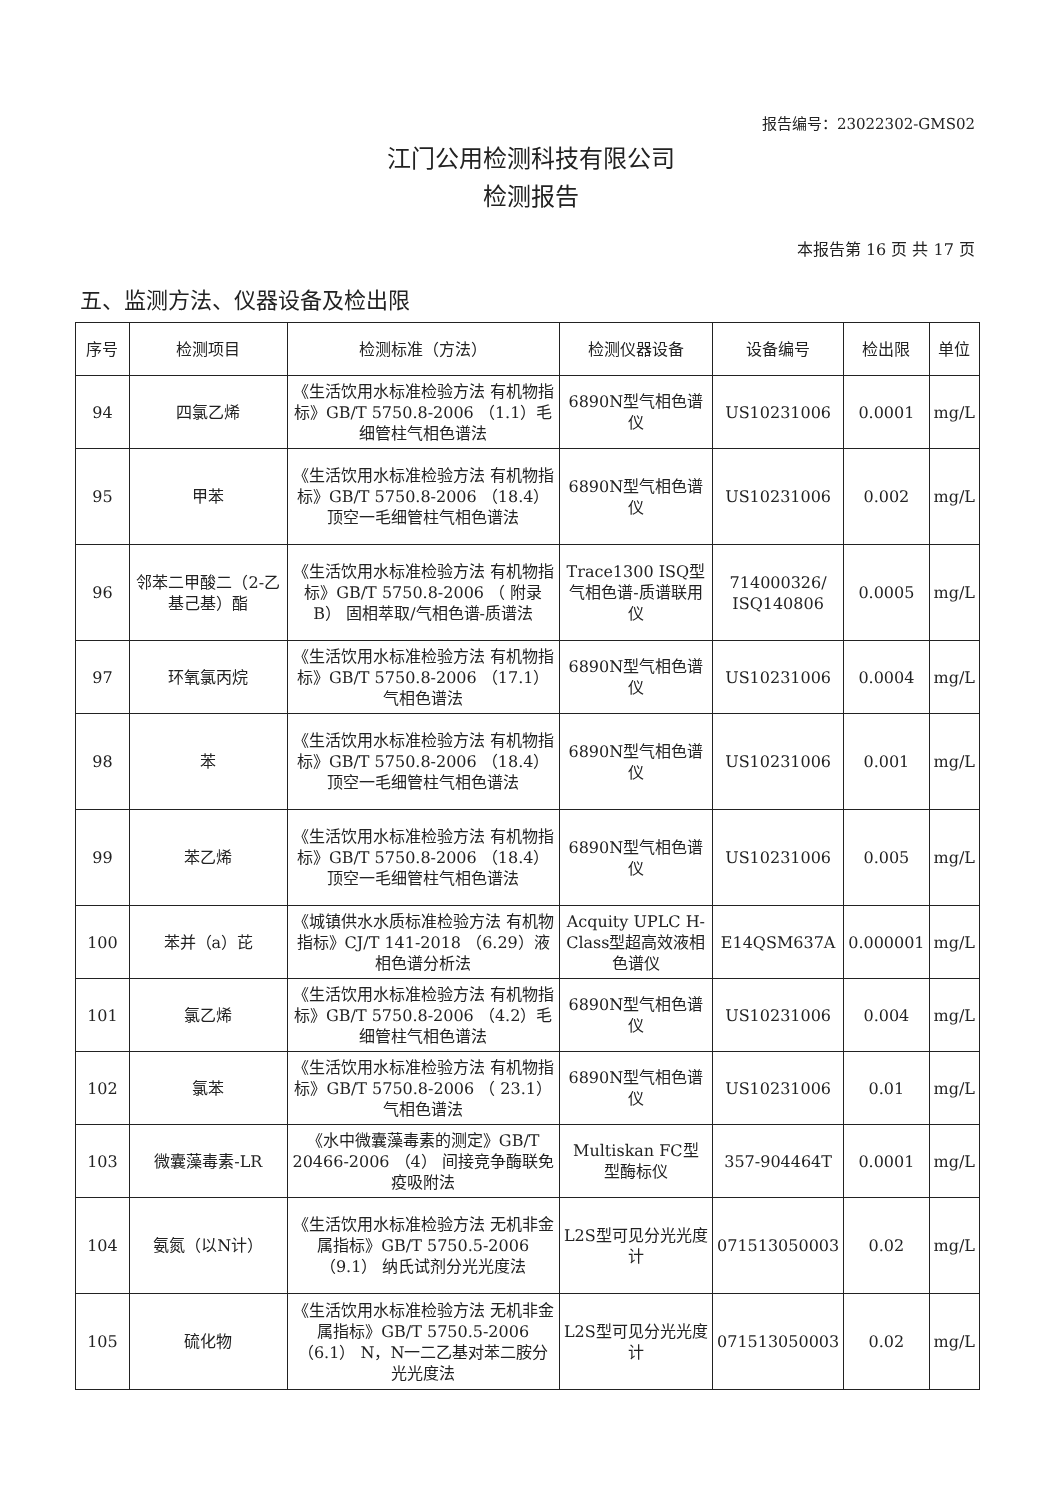报告编号：23022302-GMS02
江门公用检测科技有限公司
检测报告
本报告第 16 页 共 17 页
五、监测方法、仪器设备及检出限
| 序号 | 检测项目 | 检测标准（方法） | 检测仪器设备 | 设备编号 | 检出限 | 单位 |
| --- | --- | --- | --- | --- | --- | --- |
| 94 | 四氯乙烯 | 《生活饮用水标准检验方法 有机物指标》GB/T 5750.8-2006 （1.1）毛细管柱气相色谱法 | 6890N型气相色谱仪 | US10231006 | 0.0001 | mg/L |
| 95 | 甲苯 | 《生活饮用水标准检验方法 有机物指标》GB/T 5750.8-2006 （18.4）顶空一毛细管柱气相色谱法 | 6890N型气相色谱仪 | US10231006 | 0.002 | mg/L |
| 96 | 邻苯二甲酸二（2-乙基己基）酯 | 《生活饮用水标准检验方法 有机物指标》GB/T 5750.8-2006 （ 附录B） 固相萃取/气相色谱-质谱法 | Trace1300 ISQ型气相色谱-质谱联用仪 | 714000326/ ISQ140806 | 0.0005 | mg/L |
| 97 | 环氧氯丙烷 | 《生活饮用水标准检验方法 有机物指标》GB/T 5750.8-2006 （17.1）气相色谱法 | 6890N型气相色谱仪 | US10231006 | 0.0004 | mg/L |
| 98 | 苯 | 《生活饮用水标准检验方法 有机物指标》GB/T 5750.8-2006 （18.4）顶空一毛细管柱气相色谱法 | 6890N型气相色谱仪 | US10231006 | 0.001 | mg/L |
| 99 | 苯乙烯 | 《生活饮用水标准检验方法 有机物指标》GB/T 5750.8-2006 （18.4）顶空一毛细管柱气相色谱法 | 6890N型气相色谱仪 | US10231006 | 0.005 | mg/L |
| 100 | 苯并（a）芘 | 《城镇供水水质标准检验方法 有机物指标》CJ/T 141-2018 （6.29）液相色谱分析法 | Acquity UPLC H-Class型超高效液相色谱仪 | E14QSM637A | 0.000001 | mg/L |
| 101 | 氯乙烯 | 《生活饮用水标准检验方法 有机物指标》GB/T 5750.8-2006 （4.2）毛细管柱气相色谱法 | 6890N型气相色谱仪 | US10231006 | 0.004 | mg/L |
| 102 | 氯苯 | 《生活饮用水标准检验方法 有机物指标》GB/T 5750.8-2006 （ 23.1） 气相色谱法 | 6890N型气相色谱仪 | US10231006 | 0.01 | mg/L |
| 103 | 微囊藻毒素-LR | 《水中微囊藻毒素的测定》GB/T 20466-2006 （4） 间接竞争酶联免疫吸附法 | Multiskan FC型 型酶标仪 | 357-904464T | 0.0001 | mg/L |
| 104 | 氨氮（以N计） | 《生活饮用水标准检验方法 无机非金属指标》GB/T 5750.5-2006 （9.1） 纳氏试剂分光光度法 | L2S型可见分光光度计 | 071513050003 | 0.02 | mg/L |
| 105 | 硫化物 | 《生活饮用水标准检验方法 无机非金属指标》GB/T 5750.5-2006 （6.1） N，N一二乙基对苯二胺分光光度法 | L2S型可见分光光度计 | 071513050003 | 0.02 | mg/L |